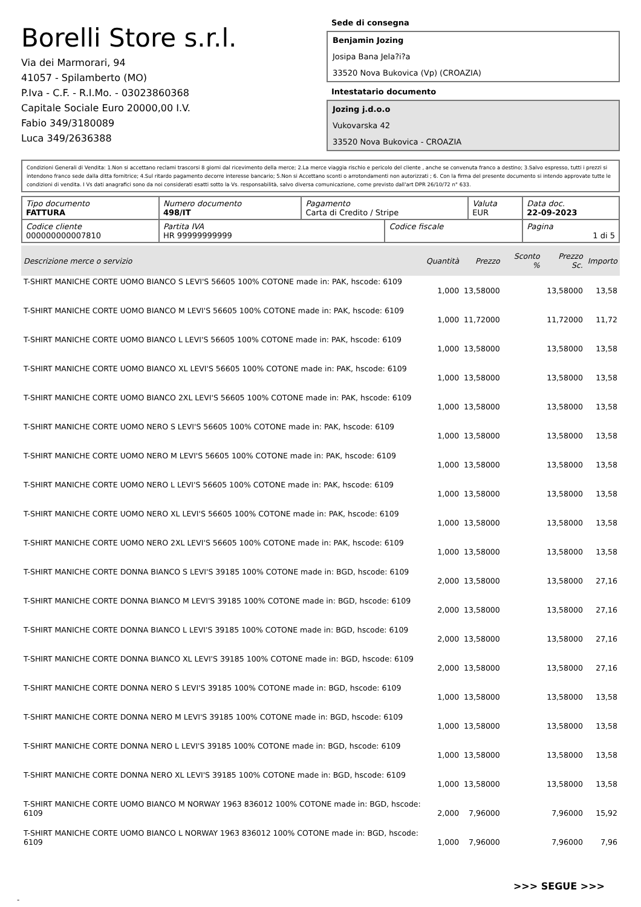Borelli Store s.r.l.
Via dei Marmorari, 94
41057 - Spilamberto (MO)
P.Iva - C.F. - R.I.Mo. - 03023860368
Capitale Sociale Euro 20000,00 I.V.
Fabio 349/3180089
Luca 349/2636388
Sede di consegna
Benjamin Jozing
Josipa Bana Jela?i?a
33520 Nova Bukovica (Vp) (CROAZIA)
Intestatario documento
Jozing j.d.o.o
Vukovarska 42
33520 Nova Bukovica - CROAZIA
Condizioni Generali di Vendita: 1.Non si accettano reclami trascorsi 8 giorni dal ricevimento della merce; 2.La merce viaggia rischio e pericolo del cliente , anche se convenuta franco a destino; 3.Salvo espresso, tutti i prezzi si intendono franco sede dalla ditta fornitrice; 4.Sul ritardo pagamento decorre interesse bancario; 5.Non si Accettano sconti o arrotondamenti non autorizzati ; 6. Con la firma del presente documento si intendo approvate tutte le condizioni di vendita. I Vs dati anagrafici sono da noi considerati esatti sotto la Vs. responsabilità, salvo diversa comunicazione, come previsto dall'art DPR 26/10/72 n° 633.
| Tipo documento FATTURA | Numero documento 498/IT | Pagamento Carta di Credito / Stripe | | Valuta EUR | Data doc. 22-09-2023 |
| Codice cliente 000000000007810 | Partita IVA HR 99999999999 | | Codice fiscale | | Pagina 1 di 5 |
| Descrizione merce o servizio | Quantità | Prezzo | Sconto % | Prezzo Sc. | Importo |
| --- | --- | --- | --- | --- | --- |
| T-SHIRT MANICHE CORTE UOMO BIANCO S LEVI'S 56605 100% COTONE made in: PAK, hscode: 6109 | 1,000 | 13,58000 | | 13,58000 | 13,58 |
| T-SHIRT MANICHE CORTE UOMO BIANCO M LEVI'S 56605 100% COTONE made in: PAK, hscode: 6109 | 1,000 | 11,72000 | | 11,72000 | 11,72 |
| T-SHIRT MANICHE CORTE UOMO BIANCO L LEVI'S 56605 100% COTONE made in: PAK, hscode: 6109 | 1,000 | 13,58000 | | 13,58000 | 13,58 |
| T-SHIRT MANICHE CORTE UOMO BIANCO XL LEVI'S 56605 100% COTONE made in: PAK, hscode: 6109 | 1,000 | 13,58000 | | 13,58000 | 13,58 |
| T-SHIRT MANICHE CORTE UOMO BIANCO 2XL LEVI'S 56605 100% COTONE made in: PAK, hscode: 6109 | 1,000 | 13,58000 | | 13,58000 | 13,58 |
| T-SHIRT MANICHE CORTE UOMO NERO S LEVI'S 56605 100% COTONE made in: PAK, hscode: 6109 | 1,000 | 13,58000 | | 13,58000 | 13,58 |
| T-SHIRT MANICHE CORTE UOMO NERO M LEVI'S 56605 100% COTONE made in: PAK, hscode: 6109 | 1,000 | 13,58000 | | 13,58000 | 13,58 |
| T-SHIRT MANICHE CORTE UOMO NERO L LEVI'S 56605 100% COTONE made in: PAK, hscode: 6109 | 1,000 | 13,58000 | | 13,58000 | 13,58 |
| T-SHIRT MANICHE CORTE UOMO NERO XL LEVI'S 56605 100% COTONE made in: PAK, hscode: 6109 | 1,000 | 13,58000 | | 13,58000 | 13,58 |
| T-SHIRT MANICHE CORTE UOMO NERO 2XL LEVI'S 56605 100% COTONE made in: PAK, hscode: 6109 | 1,000 | 13,58000 | | 13,58000 | 13,58 |
| T-SHIRT MANICHE CORTE DONNA BIANCO S LEVI'S 39185 100% COTONE made in: BGD, hscode: 6109 | 2,000 | 13,58000 | | 13,58000 | 27,16 |
| T-SHIRT MANICHE CORTE DONNA BIANCO M LEVI'S 39185 100% COTONE made in: BGD, hscode: 6109 | 2,000 | 13,58000 | | 13,58000 | 27,16 |
| T-SHIRT MANICHE CORTE DONNA BIANCO L LEVI'S 39185 100% COTONE made in: BGD, hscode: 6109 | 2,000 | 13,58000 | | 13,58000 | 27,16 |
| T-SHIRT MANICHE CORTE DONNA BIANCO XL LEVI'S 39185 100% COTONE made in: BGD, hscode: 6109 | 2,000 | 13,58000 | | 13,58000 | 27,16 |
| T-SHIRT MANICHE CORTE DONNA NERO S LEVI'S 39185 100% COTONE made in: BGD, hscode: 6109 | 1,000 | 13,58000 | | 13,58000 | 13,58 |
| T-SHIRT MANICHE CORTE DONNA NERO M LEVI'S 39185 100% COTONE made in: BGD, hscode: 6109 | 1,000 | 13,58000 | | 13,58000 | 13,58 |
| T-SHIRT MANICHE CORTE DONNA NERO L LEVI'S 39185 100% COTONE made in: BGD, hscode: 6109 | 1,000 | 13,58000 | | 13,58000 | 13,58 |
| T-SHIRT MANICHE CORTE DONNA NERO XL LEVI'S 39185 100% COTONE made in: BGD, hscode: 6109 | 1,000 | 13,58000 | | 13,58000 | 13,58 |
| T-SHIRT MANICHE CORTE UOMO BIANCO M NORWAY 1963 836012 100% COTONE made in: BGD, hscode: 6109 | 2,000 | 7,96000 | | 7,96000 | 15,92 |
| T-SHIRT MANICHE CORTE UOMO BIANCO L NORWAY 1963 836012 100% COTONE made in: BGD, hscode: 6109 | 1,000 | 7,96000 | | 7,96000 | 7,96 |
>>> SEGUE >>>
-